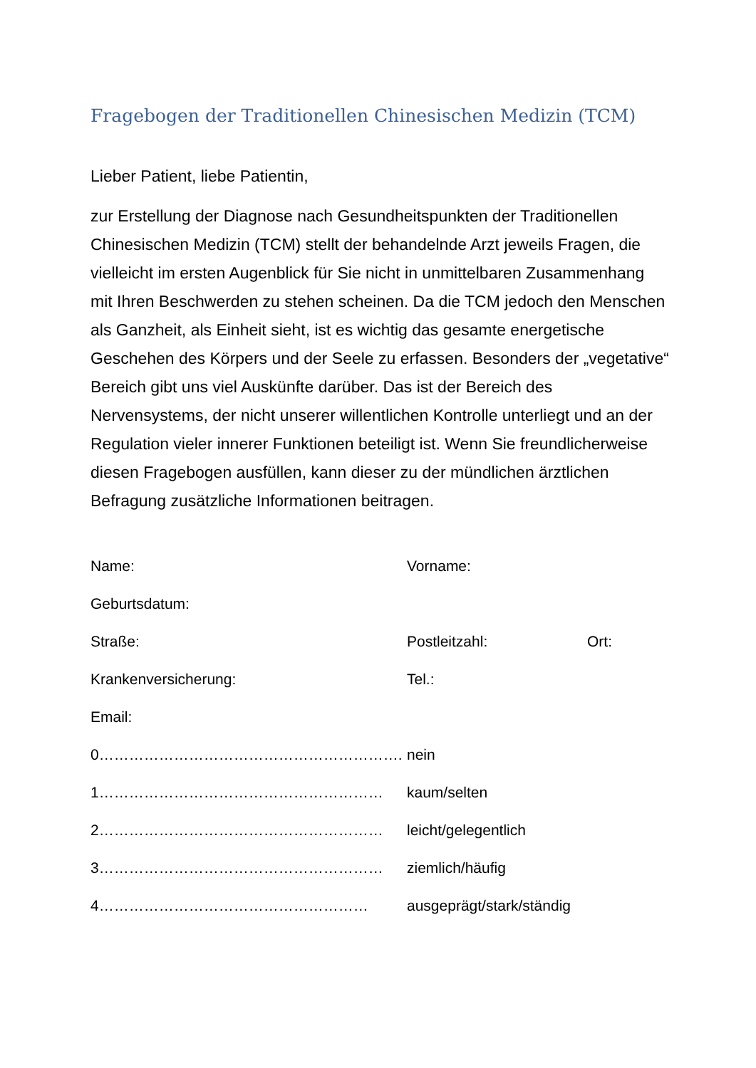Fragebogen der Traditionellen Chinesischen Medizin (TCM)
Lieber Patient, liebe Patientin,
zur Erstellung der Diagnose nach Gesundheitspunkten der Traditionellen Chinesischen Medizin (TCM) stellt der behandelnde Arzt jeweils Fragen, die vielleicht im ersten Augenblick für Sie nicht in unmittelbaren Zusammenhang mit Ihren Beschwerden zu stehen scheinen. Da die TCM jedoch den Menschen als Ganzheit, als Einheit sieht, ist es wichtig das gesamte energetische Geschehen des Körpers und der Seele zu erfassen. Besonders der „vegetative“ Bereich gibt uns viel Auskünfte darüber. Das ist der Bereich des Nervensystems, der nicht unserer willentlichen Kontrolle unterliegt und an der Regulation vieler innerer Funktionen beteiligt ist. Wenn Sie freundlicherweise diesen Fragebogen ausfüllen, kann dieser zu der mündlichen ärztlichen Befragung zusätzliche Informationen beitragen.
Name: Vorname:
Geburtsdatum:
Straße: Postleitzahl: Ort:
Krankenversicherung: Tel.:
Email:
0……………………………………………………. nein
1………………………………………………… kaum/selten
2………………………………………………… leicht/gelegentlich
3………………………………………………… ziemlich/häufig
4……………………………………………… ausgeprägt/stark/ständig